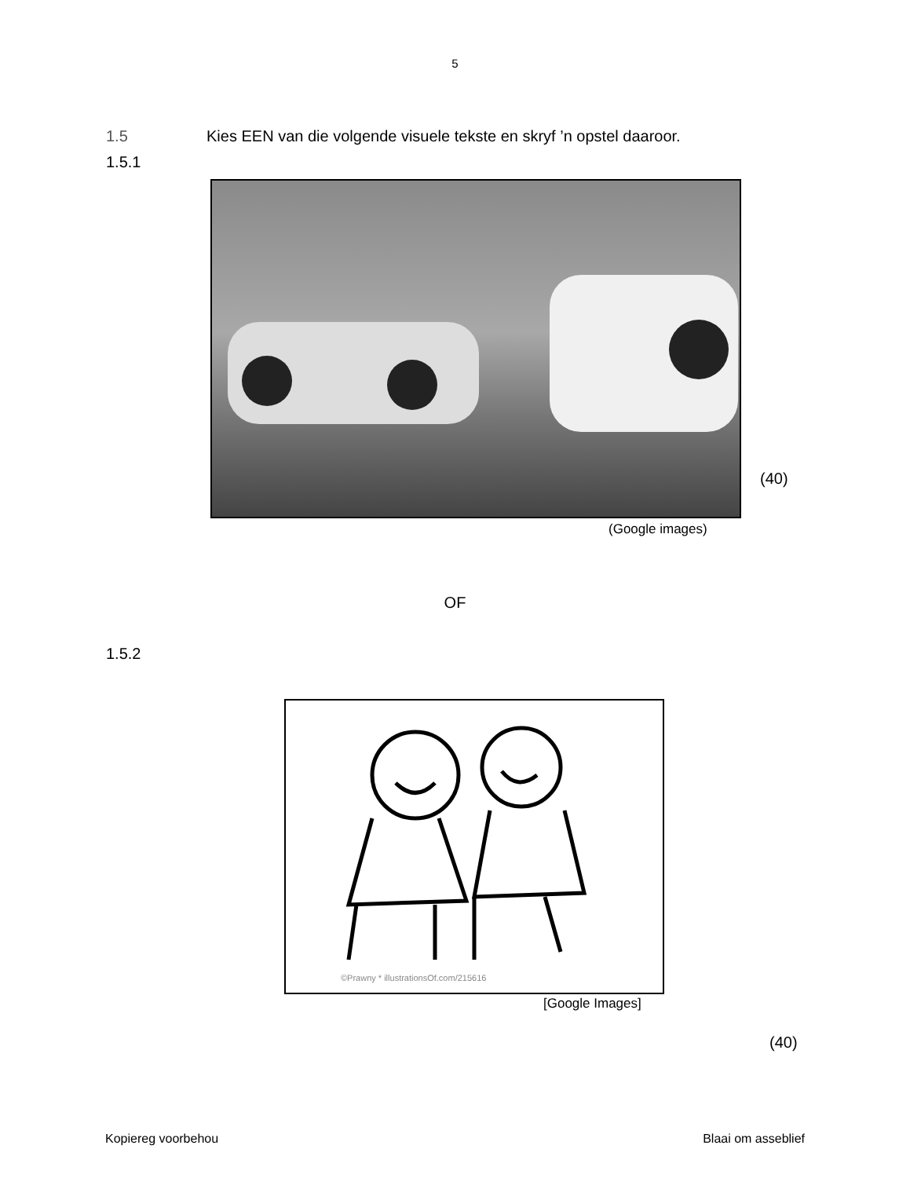5
1.5 Kies EEN van die volgende visuele tekste en skryf ’n opstel daaroor.
1.5.1
(40)
(Google images)
OF
1.5.2
©Prawny * illustrationsOf.com/215616
[Google Images]
(40)
Kopiereg voorbehou Blaai om asseblief